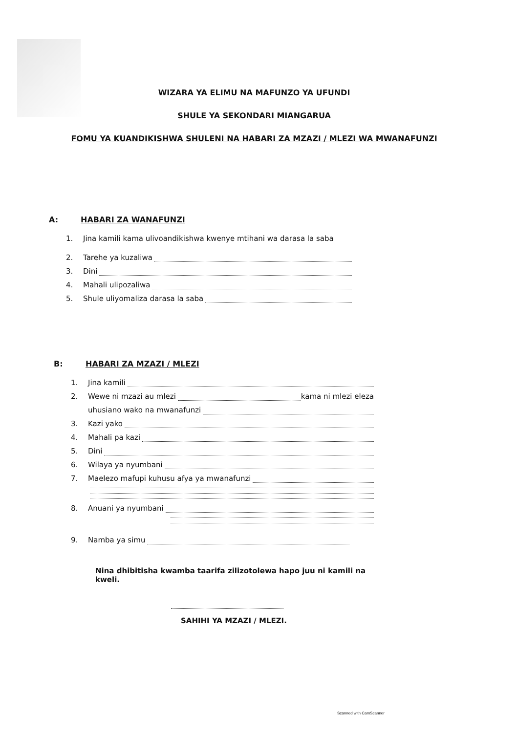WIZARA YA ELIMU NA MAFUNZO YA UFUNDI
SHULE YA SEKONDARI MIANGARUA
FOMU YA KUANDIKISHWA SHULENI NA HABARI ZA MZAZI / MLEZI WA MWANAFUNZI
A: HABARI ZA WANAFUNZI
1. Jina kamili kama ulivoandikishwa kwenye mtihani wa darasa la saba
2. Tarehe ya kuzaliwa
3. Dini
4. Mahali ulipozaliwa
5. Shule uliyomaliza darasa la saba
B: HABARI ZA MZAZI / MLEZI
1. Jina kamili
2. Wewe ni mzazi au mlezi kama ni mlezi eleza
uhusiano wako na mwanafunzi
3. Kazi yako
4. Mahali pa kazi
5. Dini
6. Wilaya ya nyumbani
7. Maelezo mafupi kuhusu afya ya mwanafunzi
8. Anuani ya nyumbani
9. Namba ya simu
Nina dhibitisha kwamba taarifa zilizotolewa hapo juu ni kamili na kweli.
SAHIHI YA MZAZI / MLEZI.
Scanned with CamScanner